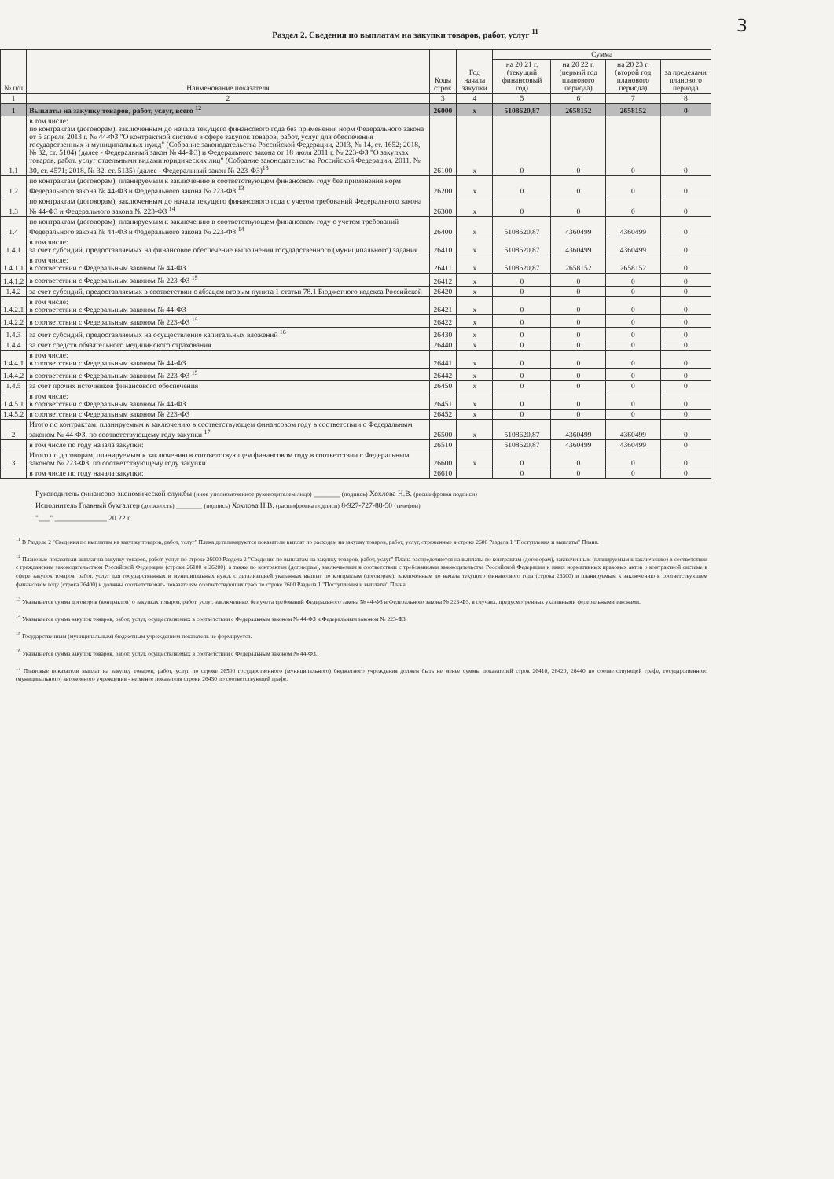3
Раздел 2. Сведения по выплатам на закупки товаров, работ, услуг <sup>11</sup>
| № п/п | Наименование показателя | Коды строк | Год начала закупки | Сумма | | | |
| --- | --- | --- | --- | --- | --- | --- | --- |
| | | | | на 20 21 г. (текущий финансовый год) | на 20 22 г. (первый год планового периода) | на 20 23 г. (второй год планового периода) | за пределами планового периода |
| 1 | 2 | 3 | 4 | 5 | 6 | 7 | 8 |
| 1 | Выплаты на закупку товаров, работ, услуг, всего <sup>12</sup> | 26000 | x | 5108620,87 | 2658152 | 2658152 | 0 |
| 1.1 | в том числе: по контрактам (договорам), заключенным до начала текущего финансового года без применения норм Федерального закона от 5 апреля 2013 г. № 44-ФЗ "О контрактной системе в сфере закупок товаров, работ, услуг для обеспечения государственных и муниципальных нужд" (Собрание законодательства Российской Федерации, 2013, № 14, ст. 1652; 2018, № 32, ст. 5104) (далее - Федеральный закон № 44-ФЗ) и Федерального закона от 18 июля 2011 г. № 223-ФЗ "О закупках товаров, работ, услуг отдельными видами юридических лиц" (Собрание законодательства Российской Федерации, 2011, № 30, ст. 4571; 2018, № 32, ст. 5135) (далее - Федеральный закон № 223-ФЗ)<sup>13</sup> | 26100 | x | 0 | 0 | 0 | 0 |
| 1.2 | по контрактам (договорам), планируемым к заключению в соответствующем финансовом году без применения норм Федерального закона № 44-ФЗ и Федерального закона № 223-ФЗ <sup>13</sup> | 26200 | x | 0 | 0 | 0 | 0 |
| 1.3 | по контрактам (договорам), заключенным до начала текущего финансового года с учетом требований Федерального закона № 44-ФЗ и Федерального закона № 223-ФЗ <sup>14</sup> | 26300 | x | 0 | 0 | 0 | 0 |
| 1.4 | по контрактам (договорам), планируемым к заключению в соответствующем финансовом году с учетом требований Федерального закона № 44-ФЗ и Федерального закона № 223-ФЗ <sup>14</sup> | 26400 | x | 5108620,87 | 4360499 | 4360499 | 0 |
| 1.4.1 | в том числе: за счет субсидий, предоставляемых на финансовое обеспечение выполнения государственного (муниципального) задания | 26410 | x | 5108620,87 | 4360499 | 4360499 | 0 |
| 1.4.1.1 | в том числе: в соответствии с Федеральным законом № 44-ФЗ | 26411 | x | 5108620,87 | 2658152 | 2658152 | 0 |
| 1.4.1.2 | в соответствии с Федеральным законом № 223-ФЗ <sup>15</sup> | 26412 | x | 0 | 0 | 0 | 0 |
| 1.4.2 | за счет субсидий, предоставляемых в соответствии с абзацем вторым пункта 1 статьи 78.1 Бюджетного кодекса Российской | 26420 | x | 0 | 0 | 0 | 0 |
| 1.4.2.1 | в том числе: в соответствии с Федеральным законом № 44-ФЗ | 26421 | x | 0 | 0 | 0 | 0 |
| 1.4.2.2 | в соответствии с Федеральным законом № 223-ФЗ <sup>15</sup> | 26422 | x | 0 | 0 | 0 | 0 |
| 1.4.3 | за счет субсидий, предоставляемых на осуществление капитальных вложений <sup>16</sup> | 26430 | x | 0 | 0 | 0 | 0 |
| 1.4.4 | за счет средств обязательного медицинского страхования | 26440 | x | 0 | 0 | 0 | 0 |
| 1.4.4.1 | в том числе: в соответствии с Федеральным законом № 44-ФЗ | 26441 | x | 0 | 0 | 0 | 0 |
| 1.4.4.2 | в соответствии с Федеральным законом № 223-ФЗ <sup>15</sup> | 26442 | x | 0 | 0 | 0 | 0 |
| 1.4.5 | за счет прочих источников финансового обеспечения | 26450 | x | 0 | 0 | 0 | 0 |
| 1.4.5.1 | в том числе: в соответствии с Федеральным законом № 44-ФЗ | 26451 | x | 0 | 0 | 0 | 0 |
| 1.4.5.2 | в соответствии с Федеральным законом № 223-ФЗ | 26452 | x | 0 | 0 | 0 | 0 |
| 2 | Итого по контрактам, планируемым к заключению в соответствующем финансовом году в соответствии с Федеральным законом № 44-ФЗ, по соответствующему году закупки <sup>17</sup> | 26500 | x | 5108620,87 | 4360499 | 4360499 | 0 |
| | в том числе по году начала закупки: | 26510 | | 5108620,87 | 4360499 | 4360499 | 0 |
| 3 | Итого по договорам, планируемым к заключению в соответствующем финансовом году в соответствии с Федеральным законом № 223-ФЗ, по соответствующему году закупки | 26600 | x | 0 | 0 | 0 | 0 |
| | в том числе по году начала закупки: | 26610 | | 0 | 0 | 0 | 0 |
Руководитель финансово-экономической службы (иное уполномоченное руководителем лицо) _______ (подпись) Хохлова Н.В. (расшифровка подписи)
Исполнитель Главный бухгалтер (должность) _______ (подпись) Хохлова Н.В. (расшифровка подписи) 8-927-727-88-50 (телефон)
"___" ______________ 20 22 г.
<sup>11</sup> В Разделе 2 "Сведения по выплатам на закупку товаров, работ, услуг" Плана детализируются показатели выплат по расходам на закупку товаров, работ, услуг, отраженные в строке 2600 Раздела 1 "Поступления и выплаты" Плана.
<sup>12</sup> Плановые показатели выплат на закупку товаров, работ, услуг по строке 26000 Раздела 2 "Сведения по выплатам на закупку товаров, работ, услуг" Плана распределяются на выплаты по контрактам (договорам), заключенным (планируемым к заключению) в соответствии с гражданским законодательством Российской Федерации (строки 26100 и 26200), а также по контрактам (договорам), заключаемым в соответствии с требованиями законодательства Российской Федерации и иных нормативных правовых актов о контрактной системе в сфере закупок товаров, работ, услуг для государственных и муниципальных нужд, с детализацией указанных выплат по контрактам (договорам), заключенным до начала текущего финансового года (строка 26300) и планируемым к заключению в соответствующем финансовом году (строка 26400) и должны соответствовать показателям соответствующих граф по строке 2600 Раздела 1 "Поступления и выплаты" Плана.
<sup>13</sup> Указывается сумма договоров (контрактов) о закупках товаров, работ, услуг, заключенных без учета требований Федерального закона № 44-ФЗ и Федерального закона № 223-ФЗ, в случаях, предусмотренных указанными федеральными законами.
<sup>14</sup> Указывается сумма закупок товаров, работ, услуг, осуществляемых в соответствии с Федеральным законом № 44-ФЗ и Федеральным законом № 223-ФЗ.
<sup>15</sup> Государственным (муниципальным) бюджетным учреждением показатель не формируется.
<sup>16</sup> Указывается сумма закупок товаров, работ, услуг, осуществляемых в соответствии с Федеральным законом № 44-ФЗ.
<sup>17</sup> Плановые показатели выплат на закупку товаров, работ, услуг по строке 26500 государственного (муниципального) бюджетного учреждения должен быть не менее суммы показателей строк 26410, 26420, 26440 по соответствующей графе, государственного (муниципального) автономного учреждения - не менее показателя строки 26430 по соответствующей графе.